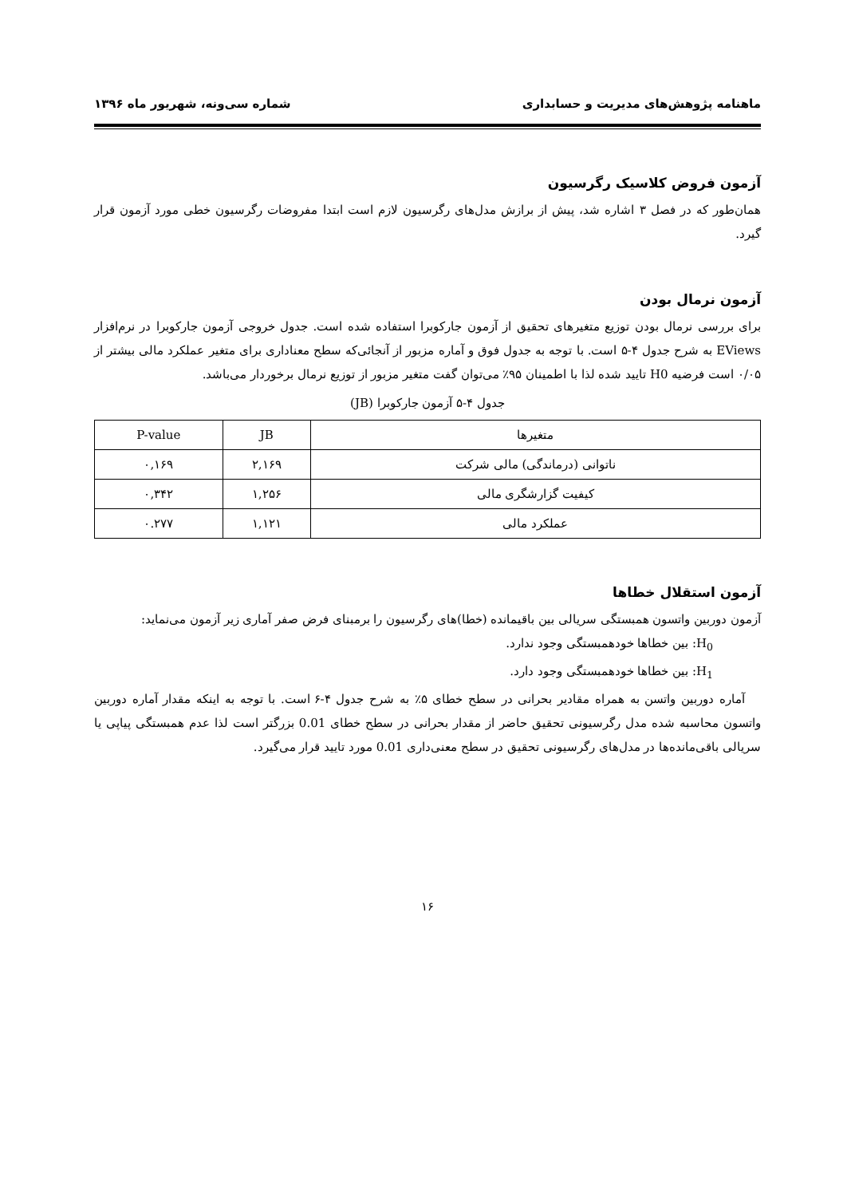ماهنامه پژوهش‌های مدیریت و حسابداری شماره سی‌ونه، شهریور ماه ۱۳۹۶
آزمون فروض کلاسیک رگرسیون
همان‌طور که در فصل ۳ اشاره شد، پیش از برازش مدل‌های رگرسیون لازم است ابتدا مفروضات رگرسیون خطی مورد آزمون قرار گیرد.
آزمون نرمال بودن
برای بررسی نرمال بودن توزیع متغیرهای تحقیق از آزمون جارکوبرا استفاده شده است. جدول خروجی آزمون جارکوبرا در نرم‌افزار EViews به شرح جدول ۴-۵ است. با توجه به جدول فوق و آماره مزبور از آنجائی‌که سطح معناداری برای متغیر عملکرد مالی بیشتر از ۰/۰۵ است فرضیه H0 تایید شده لذا با اطمینان ۹۵٪ می‌توان گفت متغیر مزبور از توزیع نرمال برخوردار می‌باشد.
جدول ۴-۵ آزمون جارکوبرا (JB)
| متغیرها | JB | P-value |
| --- | --- | --- |
| ناتوانی (درماندگی) مالی شرکت | ۲,۱۶۹ | ۰,۱۶۹ |
| کیفیت گزارشگری مالی | ۱,۲۵۶ | ۰,۳۴۲ |
| عملکرد مالی | ۱,۱۲۱ | ۰.۲۷۷ |
آزمون استقلال خطاها
آزمون دوربین واتسون همبستگی سریالی بین باقیمانده (خطا)های رگرسیون را برمبنای فرض صفر آماری زیر آزمون می‌نماید:
H<sub>0</sub>: بین خطاها خودهمبستگی وجود ندارد.
H<sub>1</sub>: بین خطاها خودهمبستگی وجود دارد.
آماره دوربین واتسن به همراه مقادیر بحرانی در سطح خطای ۵٪ به شرح جدول ۴-۶ است. با توجه به اینکه مقدار آماره دوربین واتسون محاسبه شده مدل رگرسیونی تحقیق حاضر از مقدار بحرانی در سطح خطای 0.01 بزرگتر است لذا عدم همبستگی پیاپی یا سریالی باقی‌مانده‌ها در مدل‌های رگرسیونی تحقیق در سطح معنی‌داری 0.01 مورد تایید قرار می‌گیرد.
۱۶